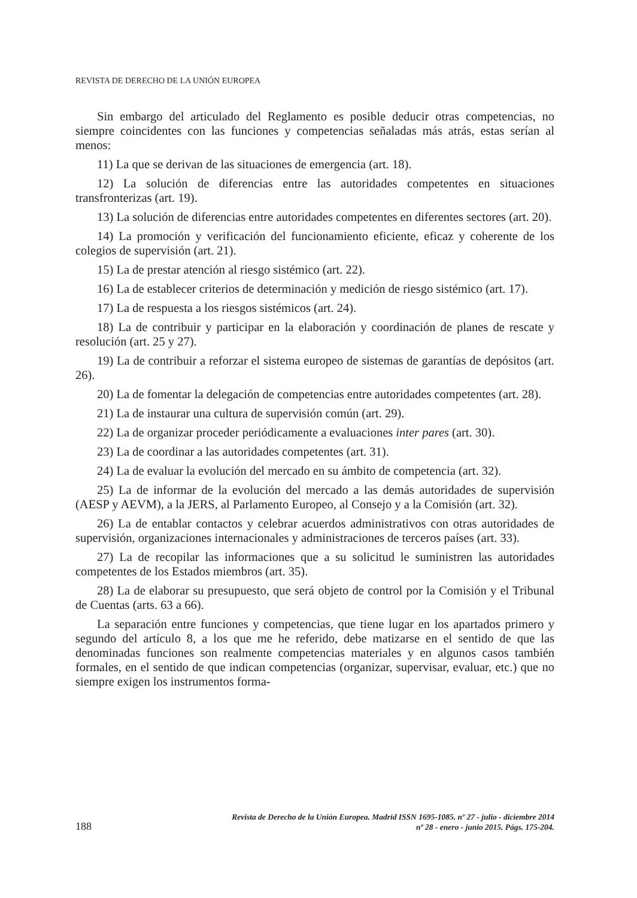REVISTA DE DERECHO DE LA UNIÓN EUROPEA
Sin embargo del articulado del Reglamento es posible deducir otras competencias, no siempre coincidentes con las funciones y competencias señaladas más atrás, estas serían al menos:
11) La que se derivan de las situaciones de emergencia (art. 18).
12) La solución de diferencias entre las autoridades competentes en situaciones transfronterizas (art. 19).
13) La solución de diferencias entre autoridades competentes en diferentes sectores (art. 20).
14) La promoción y verificación del funcionamiento eficiente, eficaz y coherente de los colegios de supervisión (art. 21).
15) La de prestar atención al riesgo sistémico (art. 22).
16) La de establecer criterios de determinación y medición de riesgo sistémico (art. 17).
17) La de respuesta a los riesgos sistémicos (art. 24).
18) La de contribuir y participar en la elaboración y coordinación de planes de rescate y resolución (art. 25 y 27).
19) La de contribuir a reforzar el sistema europeo de sistemas de garantías de depósitos (art. 26).
20) La de fomentar la delegación de competencias entre autoridades competentes (art. 28).
21) La de instaurar una cultura de supervisión común (art. 29).
22) La de organizar proceder periódicamente a evaluaciones inter pares (art. 30).
23) La de coordinar a las autoridades competentes (art. 31).
24) La de evaluar la evolución del mercado en su ámbito de competencia (art. 32).
25) La de informar de la evolución del mercado a las demás autoridades de supervisión (AESP y AEVM), a la JERS, al Parlamento Europeo, al Consejo y a la Comisión (art. 32).
26) La de entablar contactos y celebrar acuerdos administrativos con otras autoridades de supervisión, organizaciones internacionales y administraciones de terceros países (art. 33).
27) La de recopilar las informaciones que a su solicitud le suministren las autoridades competentes de los Estados miembros (art. 35).
28) La de elaborar su presupuesto, que será objeto de control por la Comisión y el Tribunal de Cuentas (arts. 63 a 66).
La separación entre funciones y competencias, que tiene lugar en los apartados primero y segundo del artículo 8, a los que me he referido, debe matizarse en el sentido de que las denominadas funciones son realmente competencias materiales y en algunos casos también formales, en el sentido de que indican competencias (organizar, supervisar, evaluar, etc.) que no siempre exigen los instrumentos forma-
188
Revista de Derecho de la Unión Europea. Madrid ISSN 1695-1085. nº 27 - julio - diciembre 2014
nº 28 - enero - junio 2015. Págs. 175-204.